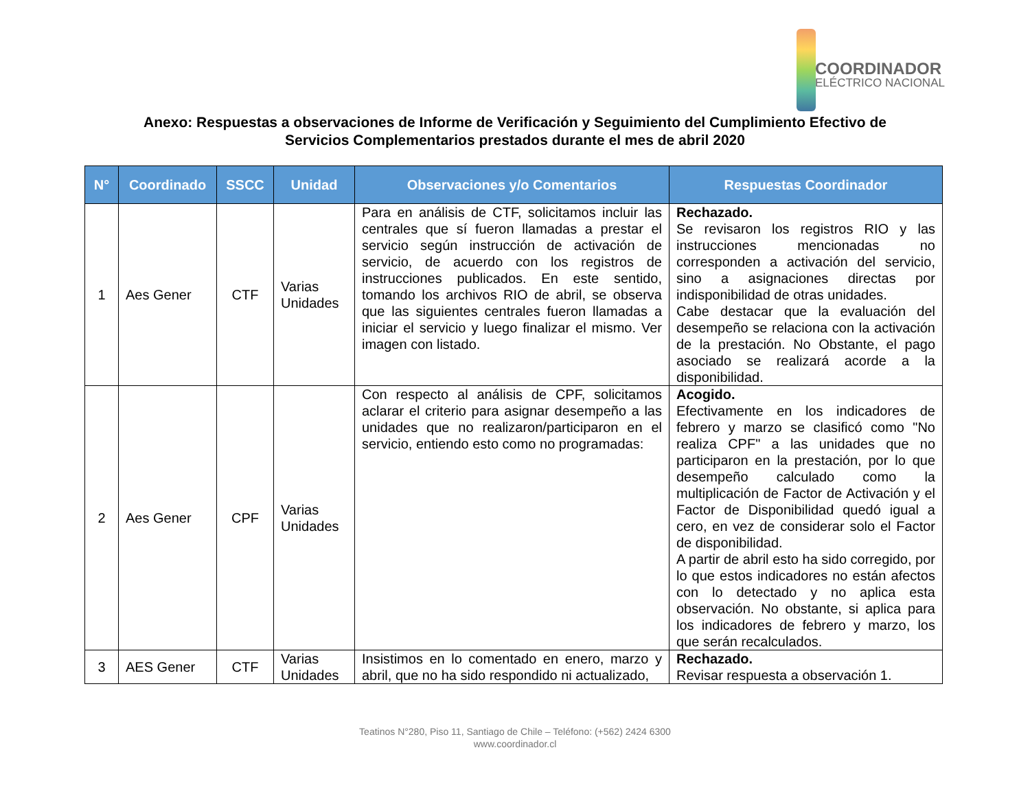COORDINADOR
ELÉCTRICO NACIONAL
Anexo: Respuestas a observaciones de Informe de Verificación y Seguimiento del Cumplimiento Efectivo de
Servicios Complementarios prestados durante el mes de abril 2020
| N° | Coordinado | SSCC | Unidad | Observaciones y/o Comentarios | Respuestas Coordinador |
| --- | --- | --- | --- | --- | --- |
| 1 | Aes Gener | CTF | Varias Unidades | Para en análisis de CTF, solicitamos incluir las centrales que sí fueron llamadas a prestar el servicio según instrucción de activación de servicio, de acuerdo con los registros de instrucciones publicados. En este sentido, tomando los archivos RIO de abril, se observa que las siguientes centrales fueron llamadas a iniciar el servicio y luego finalizar el mismo. Ver imagen con listado. | Rechazado. Se revisaron los registros RIO y las instrucciones mencionadas no corresponden a activación del servicio, sino a asignaciones directas por indisponibilidad de otras unidades. Cabe destacar que la evaluación del desempeño se relaciona con la activación de la prestación. No Obstante, el pago asociado se realizará acorde a la disponibilidad. |
| 2 | Aes Gener | CPF | Varias Unidades | Con respecto al análisis de CPF, solicitamos aclarar el criterio para asignar desempeño a las unidades que no realizaron/participaron en el servicio, entiendo esto como no programadas: | Acogido. Efectivamente en los indicadores de febrero y marzo se clasificó como "No realiza CPF" a las unidades que no participaron en la prestación, por lo que desempeño calculado como la multiplicación de Factor de Activación y el Factor de Disponibilidad quedó igual a cero, en vez de considerar solo el Factor de disponibilidad. A partir de abril esto ha sido corregido, por lo que estos indicadores no están afectos con lo detectado y no aplica esta observación. No obstante, si aplica para los indicadores de febrero y marzo, los que serán recalculados. |
| 3 | AES Gener | CTF | Varias Unidades | Insistimos en lo comentado en enero, marzo y abril, que no ha sido respondido ni actualizado, | Rechazado. Revisar respuesta a observación 1. |
Teatinos N°280, Piso 11, Santiago de Chile – Teléfono: (+562) 2424 6300
www.coordinador.cl